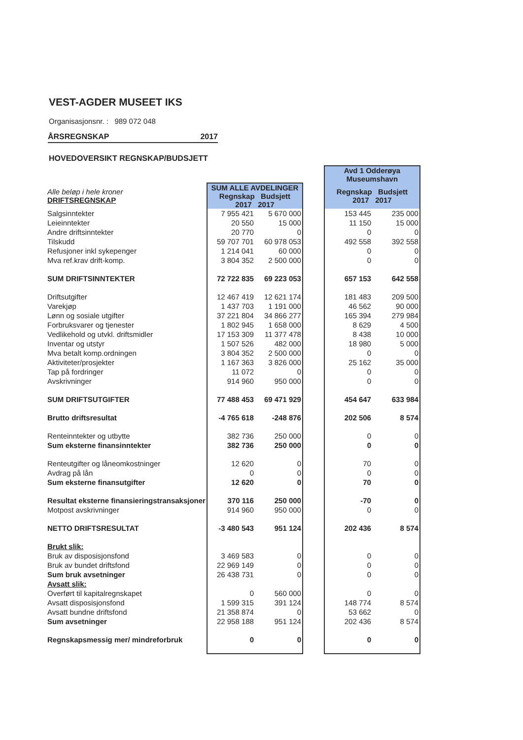VEST-AGDER MUSEET IKS
Organisasjonsnr. : 989 072 048
ÅRSREGNSKAP 2017
HOVEDOVERSIKT REGNSKAP/BUDSJETT
| | | | | Avd 1 Odderøya Museumshavn | |
| Alle beløp i hele kroner DRIFTSREGNSKAP | SUM ALLE AVDELINGER Regnskap Budsjett 2017 2017 | | | Regnskap Budsjett 2017 2017 | |
| Salgsinntekter | 7 955 421 | 5 670 000 | | 153 445 | 235 000 |
| Leieinntekter | 20 550 | 15 000 | | 11 150 | 15 000 |
| Andre driftsinntekter | 20 770 | 0 | | 0 | 0 |
| Tilskudd | 59 707 701 | 60 978 053 | | 492 558 | 392 558 |
| Refusjoner inkl sykepenger | 1 214 041 | 60 000 | | 0 | 0 |
| Mva ref.krav drift-komp. | 3 804 352 | 2 500 000 | | 0 | 0 |
| SUM DRIFTSINNTEKTER | 72 722 835 | 69 223 053 | | 657 153 | 642 558 |
| Driftsutgifter | 12 467 419 | 12 621 174 | | 181 483 | 209 500 |
| Varekjøp | 1 437 703 | 1 191 000 | | 46 562 | 90 000 |
| Lønn og sosiale utgifter | 37 221 804 | 34 866 277 | | 165 394 | 279 984 |
| Forbruksvarer og tjenester | 1 802 945 | 1 658 000 | | 8 629 | 4 500 |
| Vedlikehold og utvkl. driftsmidler | 17 153 309 | 11 377 478 | | 8 438 | 10 000 |
| Inventar og utstyr | 1 507 526 | 482 000 | | 18 980 | 5 000 |
| Mva betalt komp.ordningen | 3 804 352 | 2 500 000 | | 0 | 0 |
| Aktiviteter/prosjekter | 1 167 363 | 3 826 000 | | 25 162 | 35 000 |
| Tap på fordringer | 11 072 | 0 | | 0 | 0 |
| Avskrivninger | 914 960 | 950 000 | | 0 | 0 |
| SUM DRIFTSUTGIFTER | 77 488 453 | 69 471 929 | | 454 647 | 633 984 |
| Brutto driftsresultat | -4 765 618 | -248 876 | | 202 506 | 8 574 |
| Renteinntekter og utbytte | 382 736 | 250 000 | | 0 | 0 |
| Sum eksterne finansinntekter | 382 736 | 250 000 | | 0 | 0 |
| Renteutgifter og låneomkostninger | 12 620 | 0 | | 70 | 0 |
| Avdrag på lån | 0 | 0 | | 0 | 0 |
| Sum eksterne finansutgifter | 12 620 | 0 | | 70 | 0 |
| Resultat eksterne finansieringstransaksjoner | 370 116 | 250 000 | | -70 | 0 |
| Motpost avskrivninger | 914 960 | 950 000 | | 0 | 0 |
| NETTO DRIFTSRESULTAT | -3 480 543 | 951 124 | | 202 436 | 8 574 |
| Brukt slik: | | | | | |
| Bruk av disposisjonsfond | 3 469 583 | 0 | | 0 | 0 |
| Bruk av bundet driftsfond | 22 969 149 | 0 | | 0 | 0 |
| Sum bruk avsetninger | 26 438 731 | 0 | | 0 | 0 |
| Avsatt slik: | | | | | |
| Overført til kapitalregnskapet | 0 | 560 000 | | 0 | 0 |
| Avsatt disposisjonsfond | 1 599 315 | 391 124 | | 148 774 | 8 574 |
| Avsatt bundne driftsfond | 21 358 874 | 0 | | 53 662 | 0 |
| Sum avsetninger | 22 958 188 | 951 124 | | 202 436 | 8 574 |
| Regnskapsmessig mer/ mindreforbruk | 0 | 0 | | 0 | 0 |